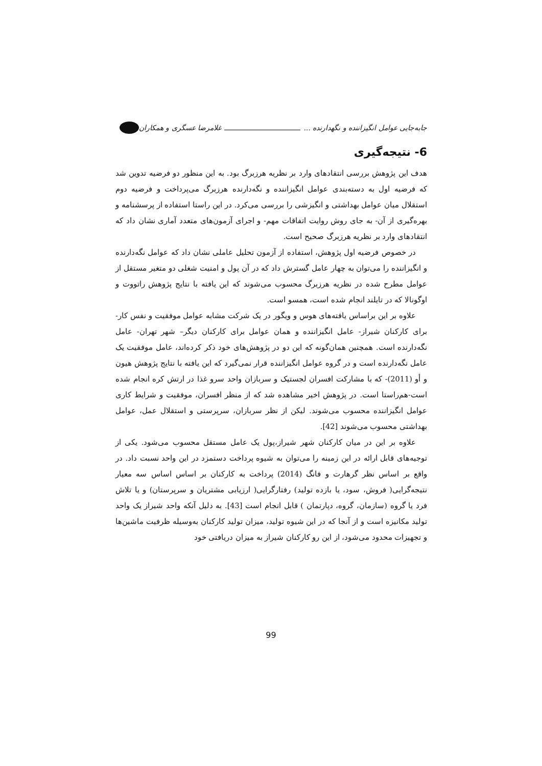جابه‌جایی عوامل انگیزاننده و نگهدارنده ... غلامرضا عسگری و همکاران
6- نتیجه‌گیری
هدف این پژوهش بررسی انتقادهای وارد بر نظریه هرزبرگ بود. به این منظور دو فرضیه تدوین شد که فرضیه اول به دسته‌بندی عوامل انگیزاننده و نگه‌دارنده هرزبرگ می‌پرداخت و فرضیه دوم استقلال میان عوامل بهداشتی و انگیزشی را بررسی می‌کرد. در این راستا استفاده از پرسشنامه و بهره‌گیری از آن- به جای روش روایت اتفاقات مهم- و اجرای آزمون‌های متعدد آماری نشان داد که انتقادهای وارد بر نظریه هرزبرگ صحیح است.
در خصوص فرضیه اول پژوهش، استفاده از آزمون تحلیل عاملی نشان داد که عوامل نگه‌دارنده و انگیزاننده را می‌توان به چهار عامل گسترش داد که در آن پول و امنیت شغلی دو متغیر مستقل از عوامل مطرح شده در نظریه هرزبرگ محسوب می‌شوند که این یافته با نتایج پژوهش راتووت و اوگونالا که در تایلند انجام شده است، همسو است.
علاوه بر این براساس یافته‌های هوس و ویگور در یک شرکت مشابه عوامل موفقیت و نفس کار- برای کارکنان شیراز- عامل انگیزاننده و همان عوامل برای کارکنان دیگر– شهر تهران- عامل نگه‌دارنده است. همچنین همان‌گونه که این دو در پژوهش‌های خود ذکر کرده‌اند، عامل موفقیت یک عامل نگه‌دارنده است و در گروه عوامل انگیزاننده قرار نمی‌گیرد که این یافته با نتایج پژوهش هیون و أو (2011)- که با مشارکت افسران لجستیک و سربازان واحد سرو غذا در ارتش کره انجام شده است-هم‌راستا است. در پژوهش اخیر مشاهده شد که از منظر افسران، موفقیت و شرایط کاری عوامل انگیزاننده محسوب می‌شوند. لیکن از نظر سربازان، سرپرستی و استقلال عمل، عوامل بهداشتی محسوب می‌شوند [42].
علاوه بر این در میان کارکنان شهر شیراز،پول یک عامل مستقل محسوب می‌شود. یکی از توجیه‌های قابل ارائه در این زمینه را می‌توان به شیوه پرداخت دستمزد در این واحد نسبت داد. در واقع بر اساس نظر گرهارت و فانگ (2014) پرداخت به کارکنان بر اساس اساس سه معیار نتیجه‌گرایی( فروش، سود، یا بازده تولید) رفتارگرایی( ارزیابی مشتریان و سرپرستان) و یا تلاش فرد یا گروه (سازمان، گروه، دپارتمان ) قابل انجام است [43]. به دلیل آنکه واحد شیراز یک واحد تولید مکانیزه است و از آنجا که در این شیوه تولید، میزان تولید کارکنان به‌وسیله ظرفیت ماشین‌ها و تجهیزات محدود می‌شود، از این رو کارکنان شیراز به میزان دریافتی خود
99